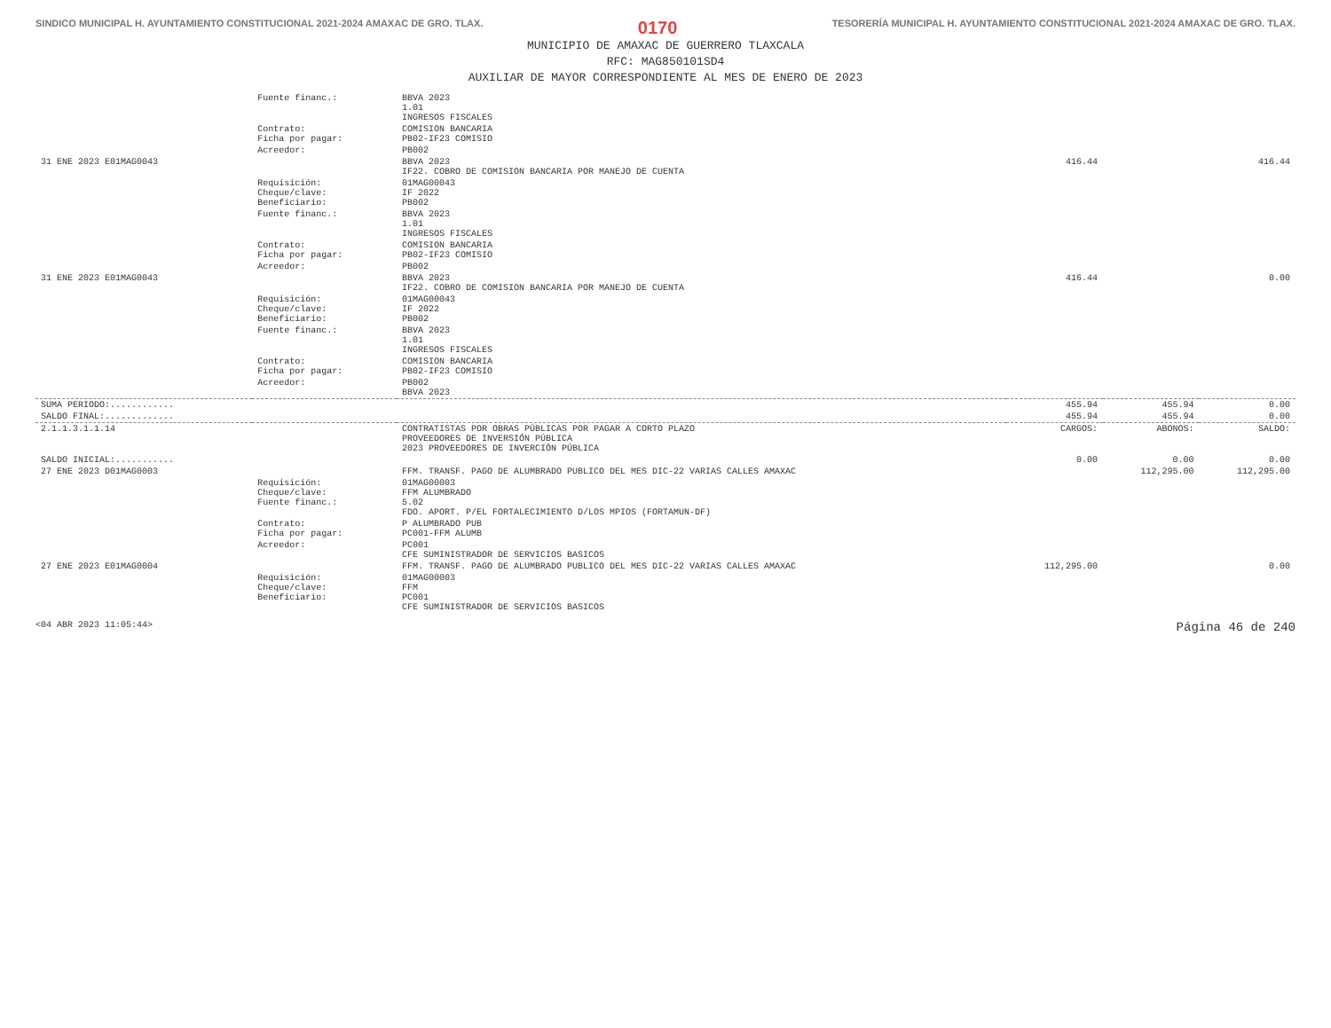SINDICO MUNICIPAL H. AYUNTAMIENTO CONSTITUCIONAL 2021-2024 AMAXAC DE GRO. TLAX. 0170 TESORERÍA MUNICIPAL H. AYUNTAMIENTO CONSTITUCIONAL 2021-2024 AMAXAC DE GRO. TLAX.
MUNICIPIO DE AMAXAC DE GUERRERO TLAXCALA
RFC: MAG850101SD4
AUXILIAR DE MAYOR CORRESPONDIENTE AL MES DE ENERO DE 2023
| | Fuente financ.: | BBVA 2023 1.01 INGRESOS FISCALES | | | |
| | Contrato: Ficha por pagar: | COMISION BANCARIA PB02-IF23 COMISIO | | | |
| | Acreedor: | PB002 | | | |
| 31 ENE 2023 E01MAG0043 | | BBVA 2023 IF22. COBRO DE COMISION BANCARIA POR MANEJO DE CUENTA | 416.44 | | 416.44 |
| | Requisición: Cheque/clave: Beneficiario: | 01MAG00043 IF 2022 PB002 | | | |
| | Fuente financ.: | BBVA 2023 1.01 INGRESOS FISCALES | | | |
| | Contrato: Ficha por pagar: | COMISION BANCARIA PB02-IF23 COMISIO | | | |
| | Acreedor: | PB002 | | | |
| 31 ENE 2023 E01MAG0043 | | BBVA 2023 IF22. COBRO DE COMISION BANCARIA POR MANEJO DE CUENTA | 416.44 | | 0.00 |
| | Requisición: Cheque/clave: Beneficiario: | 01MAG00043 IF 2022 PB002 | | | |
| | Fuente financ.: | BBVA 2023 1.01 INGRESOS FISCALES | | | |
| | Contrato: Ficha por pagar: | COMISION BANCARIA PB02-IF23 COMISIO | | | |
| | Acreedor: | PB002 BBVA 2023 | | | |
| SUMA PERIODO:............ | | | 455.94 | 455.94 | 0.00 |
| SALDO FINAL:............. | | | 455.94 | 455.94 | 0.00 |
| 2.1.1.3.1.1.14 | | CONTRATISTAS POR OBRAS PÚBLICAS POR PAGAR A CORTO PLAZO PROVEEDORES DE INVERSIÓN PÚBLICA 2023 PROVEEDORES DE INVERCIÓN PÚBLICA | CARGOS: | ABONOS: | SALDO: |
| SALDO INICIAL:........... | | | 0.00 | 0.00 | 0.00 |
| 27 ENE 2023 D01MAG0003 | | FFM. TRANSF. PAGO DE ALUMBRADO PUBLICO DEL MES DIC-22 VARIAS CALLES AMAXAC | | 112,295.00 | 112,295.00 |
| | Requisición: Cheque/clave: Fuente financ.: | 01MAG00003 FFM ALUMBRADO 5.02 FDO. APORT. P/EL FORTALECIMIENTO D/LOS MPIOS (FORTAMUN-DF) | | | |
| | Contrato: Ficha por pagar: | P ALUMBRADO PUB PC001-FFM ALUMB | | | |
| | Acreedor: | PC001 CFE SUMINISTRADOR DE SERVICIOS BASICOS | | | |
| 27 ENE 2023 E01MAG0004 | | FFM. TRANSF. PAGO DE ALUMBRADO PUBLICO DEL MES DIC-22 VARIAS CALLES AMAXAC | 112,295.00 | | 0.00 |
| | Requisición: Cheque/clave: Beneficiario: | 01MAG00003 FFM PC001 CFE SUMINISTRADOR DE SERVICIOS BASICOS | | | |
<04 ABR 2023 11:05:44> Página 46 de 240